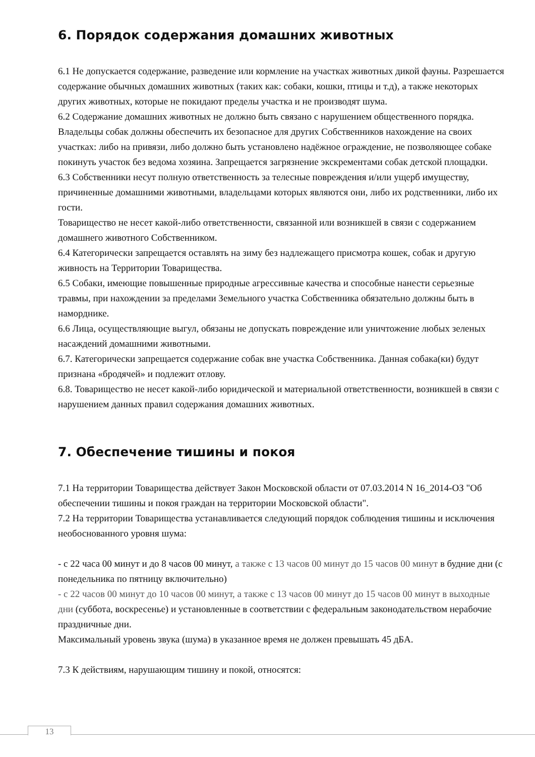6. Порядок содержания домашних животных
6.1 Не допускается содержание, разведение или кормление на участках животных дикой фауны. Разрешается содержание обычных домашних животных (таких как: собаки, кошки, птицы и т.д), а также некоторых других животных, которые не покидают пределы участка и не производят шума.
6.2 Содержание домашних животных не должно быть связано с нарушением общественного порядка. Владельцы собак должны обеспечить их безопасное для других Собственников нахождение на своих участках: либо на привязи, либо должно быть установлено надёжное ограждение, не позволяющее собаке покинуть участок без ведома хозяина. Запрещается загрязнение экскрементами собак детской площадки.
6.3 Собственники несут полную ответственность за телесные повреждения и/или ущерб имуществу, причиненные домашними животными, владельцами которых являются они, либо их родственники, либо их гости.
Товарищество не несет какой-либо ответственности, связанной или возникшей в связи с содержанием домашнего животного Собственником.
6.4 Категорически запрещается оставлять на зиму без надлежащего присмотра кошек, собак и другую живность на Территории Товарищества.
6.5 Собаки, имеющие повышенные природные агрессивные качества и способные нанести серьезные травмы, при нахождении за пределами Земельного участка Собственника обязательно должны быть в наморднике.
6.6 Лица, осуществляющие выгул, обязаны не допускать повреждение или уничтожение любых зеленых насаждений домашними животными.
6.7. Категорически запрещается содержание собак вне участка Собственника. Данная собака(ки) будут признана «бродячей» и подлежит отлову.
6.8. Товарищество не несет какой-либо юридической и материальной ответственности, возникшей в связи с нарушением данных правил содержания домашних животных.
7. Обеспечение тишины и покоя
7.1 На территории Товарищества действует Закон Московской области от 07.03.2014 N 16_2014-ОЗ "Об обеспечении тишины и покоя граждан на территории Московской области".
7.2 На территории Товарищества устанавливается следующий порядок соблюдения тишины и исключения необоснованного уровня шума:
- с 22 часа 00 минут и до 8 часов 00 минут, а также с 13 часов 00 минут до 15 часов 00 минут в будние дни (с понедельника по пятницу включительно)
- с 22 часов 00 минут до 10 часов 00 минут, а также с 13 часов 00 минут до 15 часов 00 минут в выходные дни (суббота, воскресенье) и установленные в соответствии с федеральным законодательством нерабочие праздничные дни.
Максимальный уровень звука (шума) в указанное время не должен превышать 45 дБА.
7.3 К действиям, нарушающим тишину и покой, относятся:
13